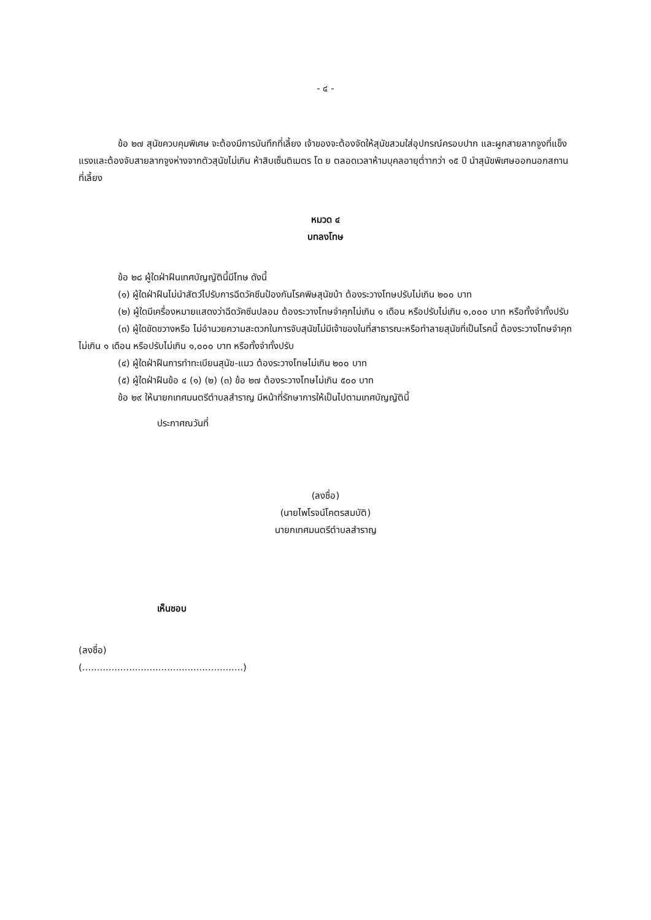- ๔ -
ข้อ ๒๗ สุนัขควบคุมพิเศษ จะต้องมีการบันทึกที่เลี้ยง เจ้าของจะต้องจัดให้สุนัขสวมใส่อุปกรณ์ครอบปาก และผูกสายลากจูงที่แข็งแรงและต้องจับสายลากจูงห่างจากตัวสุนัขไม่เกิน ห้าสิบเซ็นติเมตร โด ย ตลอดเวลาห้ามบุคลอายุต่ำากว่า ๑๕ ปี นำสุนัขพิเศษออกนอกสถานที่เลี้ยง
หมวด ๔
บทลงโทษ
ข้อ ๒๘ ผู้ใดฝ่าฝืนเทศบัญญัตินี้มีโทษ ดังนี้
(๑) ผู้ใดฝ่าฝืนไม่นำสัตว์ไปรับการฉีดวัคซีนป้องกันโรคพิษสุนัขบ้า ต้องระวางโทษปรับไม่เกิน ๒๐๐ บาท
(๒) ผู้ใดมีเครื่องหมายแสดงว่าฉีดวัคซีนปลอม ต้องระวางโทษจำคุกไม่เกิน ๑ เดือน หรือปรับไม่เกิน ๑,๐๐๐ บาท หรือทั้งจำทั้งปรับ
(๓) ผู้ใดขัดขวางหรือ ไม่อำนวยความสะดวกในการจับสุนัขไม่มีเจ้าของในที่สาธารณะหรือทำลายสุนัขที่เป็นโรคนี้ ต้องระวางโทษจำคุกไม่เกิน ๑ เดือน หรือปรับไม่เกิน ๑,๐๐๐ บาท หรือทั้งจำทั้งปรับ
(๔) ผู้ใดฝ่าฝืนการทำทะเบียนสุนัข-แมว ต้องระวางโทษไม่เกิน ๒๐๐ บาท
(๕) ผู้ใดฝ่าฝืนข้อ ๔ (๑) (๒) (๓) ข้อ ๒๗ ต้องระวางโทษไม่เกิน ๕๐๐ บาท
ข้อ ๒๙ ให้นายกเทศมนตรีตำบลสำราญ มีหน้าที่รักษาการให้เป็นไปตามเทศบัญญัตินี้
ประกาศณวันที่
(ลงชื่อ)
(นายไพโรจน์โคตรสมบัติ)
นายกเทศมนตรีตำบลสำราญ
เห็นชอบ
(ลงชื่อ)
(.......................................................)